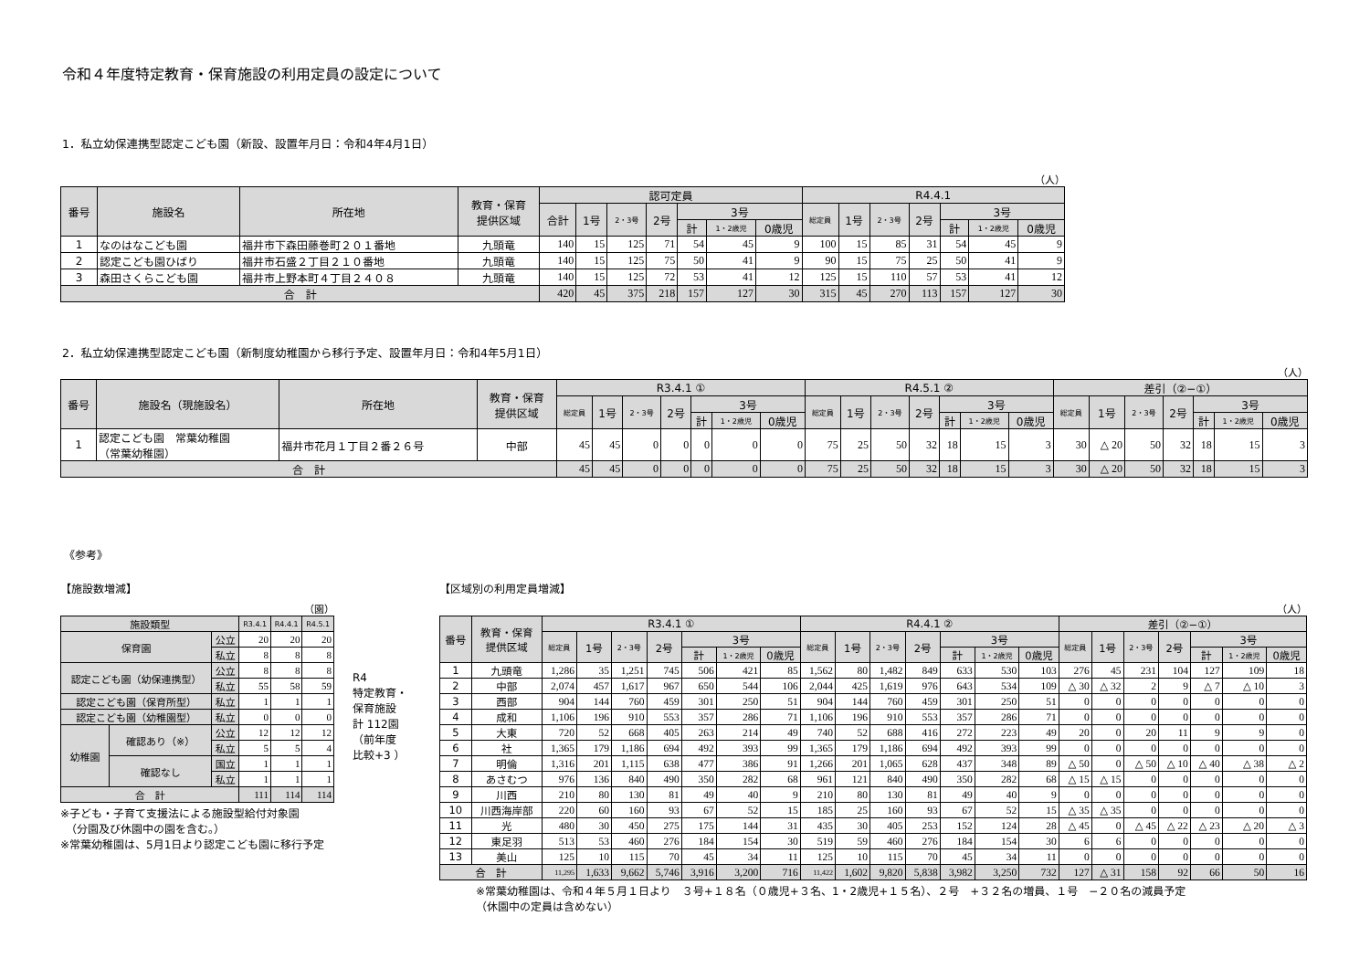令和４年度特定教育・保育施設の利用定員の設定について
1．私立幼保連携型認定こども園（新設、設置年月日：令和4年4月1日）
（人）
| 番号 | 施設名 | 所在地 | 教育・保育 提供区域 | 認可定員 | | | | | | | R4.4.1 | | | | | | |
| --- | --- | --- | --- | --- | --- | --- | --- | --- | --- | --- | --- | --- | --- | --- | --- | --- | --- |
| | | | | 合計 | 1号 | 2・3号 | 2号 | 3号 | | | 総定員 | 1号 | 2・3号 | 2号 | 3号 | | |
| | | | | | | | | 計 | 1・2歳児 | 0歳児 | | | | | 計 | 1・2歳児 | 0歳児 |
| 1 | なのはなこども園 | 福井市下森田藤巻町２０１番地 | 九頭竜 | 140 | 15 | 125 | 71 | 54 | 45 | 9 | 100 | 15 | 85 | 31 | 54 | 45 | 9 |
| 2 | 認定こども園ひばり | 福井市石盛２丁目２１０番地 | 九頭竜 | 140 | 15 | 125 | 75 | 50 | 41 | 9 | 90 | 15 | 75 | 25 | 50 | 41 | 9 |
| 3 | 森田さくらこども園 | 福井市上野本町４丁目２４０８ | 九頭竜 | 140 | 15 | 125 | 72 | 53 | 41 | 12 | 125 | 15 | 110 | 57 | 53 | 41 | 12 |
| 合 計 | | | | 420 | 45 | 375 | 218 | 157 | 127 | 30 | 315 | 45 | 270 | 113 | 157 | 127 | 30 |
2．私立幼保連携型認定こども園（新制度幼稚園から移行予定、設置年月日：令和4年5月1日）
（人）
| 番号 | 施設名（現施設名） | 所在地 | 教育・保育 提供区域 | R3.4.1 ① | | | | | | | R4.5.1 ② | | | | | | | 差引（②−①） | | | | | | |
| --- | --- | --- | --- | --- | --- | --- | --- | --- | --- | --- | --- | --- | --- | --- | --- | --- | --- | --- | --- | --- | --- | --- | --- | --- |
| | | | | 総定員 | 1号 | 2・3号 | 2号 | 3号 | | | 総定員 | 1号 | 2・3号 | 2号 | 3号 | | | 総定員 | 1号 | 2・3号 | 2号 | 3号 | | |
| | | | | | | | | 計 | 1・2歳児 | 0歳児 | | | | | 計 | 1・2歳児 | 0歳児 | | | | | 計 | 1・2歳児 | 0歳児 |
| 1 | 認定こども園 常葉幼稚園 （常葉幼稚園） | 福井市花月１丁目２番２６号 | 中部 | 45 | 45 | 0 | 0 | 0 | 0 | 0 | 75 | 25 | 50 | 32 | 18 | 15 | 3 | 30 | △ 20 | 50 | 32 | 18 | 15 | 3 |
| 合 計 | | | | 45 | 45 | 0 | 0 | 0 | 0 | 0 | 75 | 25 | 50 | 32 | 18 | 15 | 3 | 30 | △ 20 | 50 | 32 | 18 | 15 | 3 |
《参考》
【施設数増減】
（園）
| 施設類型 | | | R3.4.1 | R4.4.1 | R4.5.1 |
| --- | --- | --- | --- | --- | --- |
| 保育園 | | 公立 | 20 | 20 | 20 |
| | | 私立 | 8 | 8 | 8 |
| 認定こども園（幼保連携型） | | 公立 | 8 | 8 | 8 |
| | | 私立 | 55 | 58 | 59 |
| 認定こども園（保育所型） | | 私立 | 1 | 1 | 1 |
| 認定こども園（幼稚園型） | | 私立 | 0 | 0 | 0 |
| 幼稚園 | 確認あり（※） | 公立 | 12 | 12 | 12 |
| | | 私立 | 5 | 5 | 4 |
| | 確認なし | 国立 | 1 | 1 | 1 |
| | | 私立 | 1 | 1 | 1 |
| 合 計 | | | 111 | 114 | 114 |
※子ども・子育て支援法による施設型給付対象園
　（分園及び休園中の園を含む。）
※常葉幼稚園は、5月1日より認定こども園に移行予定
R4
特定教育・
保育施設
計 112園
（前年度
比較+3 ）
【区域別の利用定員増減】
（人）
| 番号 | 教育・保育 提供区域 | R3.4.1 ① | | | | | | | R4.4.1 ② | | | | | | | 差引（②−①） | | | | | | |
| --- | --- | --- | --- | --- | --- | --- | --- | --- | --- | --- | --- | --- | --- | --- | --- | --- | --- | --- | --- | --- | --- | --- |
| | | 総定員 | 1号 | 2・3号 | 2号 | 3号 | | | 総定員 | 1号 | 2・3号 | 2号 | 3号 | | | 総定員 | 1号 | 2・3号 | 2号 | 3号 | | |
| | | | | | | 計 | 1・2歳児 | 0歳児 | | | | | 計 | 1・2歳児 | 0歳児 | | | | | 計 | 1・2歳児 | 0歳児 |
| 1 | 九頭竜 | 1,286 | 35 | 1,251 | 745 | 506 | 421 | 85 | 1,562 | 80 | 1,482 | 849 | 633 | 530 | 103 | 276 | 45 | 231 | 104 | 127 | 109 | 18 |
| 2 | 中部 | 2,074 | 457 | 1,617 | 967 | 650 | 544 | 106 | 2,044 | 425 | 1,619 | 976 | 643 | 534 | 109 | △ 30 | △ 32 | 2 | 9 | △ 7 | △ 10 | 3 |
| 3 | 西部 | 904 | 144 | 760 | 459 | 301 | 250 | 51 | 904 | 144 | 760 | 459 | 301 | 250 | 51 | 0 | 0 | 0 | 0 | 0 | 0 | 0 |
| 4 | 成和 | 1,106 | 196 | 910 | 553 | 357 | 286 | 71 | 1,106 | 196 | 910 | 553 | 357 | 286 | 71 | 0 | 0 | 0 | 0 | 0 | 0 | 0 |
| 5 | 大東 | 720 | 52 | 668 | 405 | 263 | 214 | 49 | 740 | 52 | 688 | 416 | 272 | 223 | 49 | 20 | 0 | 20 | 11 | 9 | 9 | 0 |
| 6 | 社 | 1,365 | 179 | 1,186 | 694 | 492 | 393 | 99 | 1,365 | 179 | 1,186 | 694 | 492 | 393 | 99 | 0 | 0 | 0 | 0 | 0 | 0 | 0 |
| 7 | 明倫 | 1,316 | 201 | 1,115 | 638 | 477 | 386 | 91 | 1,266 | 201 | 1,065 | 628 | 437 | 348 | 89 | △ 50 | 0 | △ 50 | △ 10 | △ 40 | △ 38 | △ 2 |
| 8 | あさむつ | 976 | 136 | 840 | 490 | 350 | 282 | 68 | 961 | 121 | 840 | 490 | 350 | 282 | 68 | △ 15 | △ 15 | 0 | 0 | 0 | 0 | 0 |
| 9 | 川西 | 210 | 80 | 130 | 81 | 49 | 40 | 9 | 210 | 80 | 130 | 81 | 49 | 40 | 9 | 0 | 0 | 0 | 0 | 0 | 0 | 0 |
| 10 | 川西海岸部 | 220 | 60 | 160 | 93 | 67 | 52 | 15 | 185 | 25 | 160 | 93 | 67 | 52 | 15 | △ 35 | △ 35 | 0 | 0 | 0 | 0 | 0 |
| 11 | 光 | 480 | 30 | 450 | 275 | 175 | 144 | 31 | 435 | 30 | 405 | 253 | 152 | 124 | 28 | △ 45 | 0 | △ 45 | △ 22 | △ 23 | △ 20 | △ 3 |
| 12 | 東足羽 | 513 | 53 | 460 | 276 | 184 | 154 | 30 | 519 | 59 | 460 | 276 | 184 | 154 | 30 | 6 | 6 | 0 | 0 | 0 | 0 | 0 |
| 13 | 美山 | 125 | 10 | 115 | 70 | 45 | 34 | 11 | 125 | 10 | 115 | 70 | 45 | 34 | 11 | 0 | 0 | 0 | 0 | 0 | 0 | 0 |
| 合 計 | | 11,295 | 1,633 | 9,662 | 5,746 | 3,916 | 3,200 | 716 | 11,422 | 1,602 | 9,820 | 5,838 | 3,982 | 3,250 | 732 | 127 | △ 31 | 158 | 92 | 66 | 50 | 16 |
※常葉幼稚園は、令和４年５月１日より　３号+１８名（０歳児+３名、1・2歳児+１５名）、２号　+３２名の増員、１号　−２０名の減員予定
（休園中の定員は含めない）